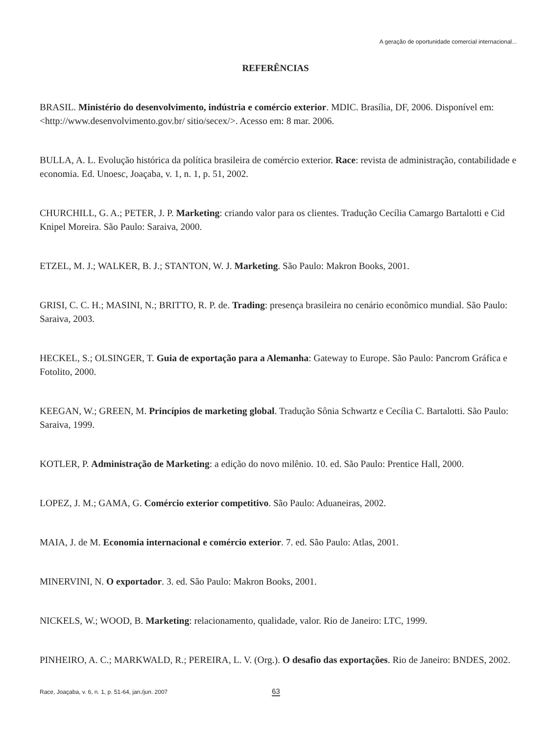A geração de oportunidade comercial internacional...
REFERÊNCIAS
BRASIL. Ministério do desenvolvimento, indústria e comércio exterior. MDIC. Brasília, DF, 2006. Disponível em: <http://www.desenvolvimento.gov.br/ sitio/secex/>. Acesso em: 8 mar. 2006.
BULLA, A. L. Evolução histórica da política brasileira de comércio exterior. Race: revista de administração, contabilidade e economia. Ed. Unoesc, Joaçaba, v. 1, n. 1, p. 51, 2002.
CHURCHILL, G. A.; PETER, J. P. Marketing: criando valor para os clientes. Tradução Cecília Camargo Bartalotti e Cid Knipel Moreira. São Paulo: Saraiva, 2000.
ETZEL, M. J.; WALKER, B. J.; STANTON, W. J. Marketing. São Paulo: Makron Books, 2001.
GRISI, C. C. H.; MASINI, N.; BRITTO, R. P. de. Trading: presença brasileira no cenário econômico mundial. São Paulo: Saraiva, 2003.
HECKEL, S.; OLSINGER, T. Guia de exportação para a Alemanha: Gateway to Europe. São Paulo: Pancrom Gráfica e Fotolito, 2000.
KEEGAN, W.; GREEN, M. Princípios de marketing global. Tradução Sônia Schwartz e Cecília C. Bartalotti. São Paulo: Saraiva, 1999.
KOTLER, P. Administração de Marketing: a edição do novo milênio. 10. ed. São Paulo: Prentice Hall, 2000.
LOPEZ, J. M.; GAMA, G. Comércio exterior competitivo. São Paulo: Aduaneiras, 2002.
MAIA, J. de M. Economia internacional e comércio exterior. 7. ed. São Paulo: Atlas, 2001.
MINERVINI, N. O exportador. 3. ed. São Paulo: Makron Books, 2001.
NICKELS, W.; WOOD, B. Marketing: relacionamento, qualidade, valor. Rio de Janeiro: LTC, 1999.
PINHEIRO, A. C.; MARKWALD, R.; PEREIRA, L. V. (Org.). O desafio das exportações. Rio de Janeiro: BNDES, 2002.
Race, Joaçaba, v. 6, n. 1, p. 51-64, jan./jun. 2007
63